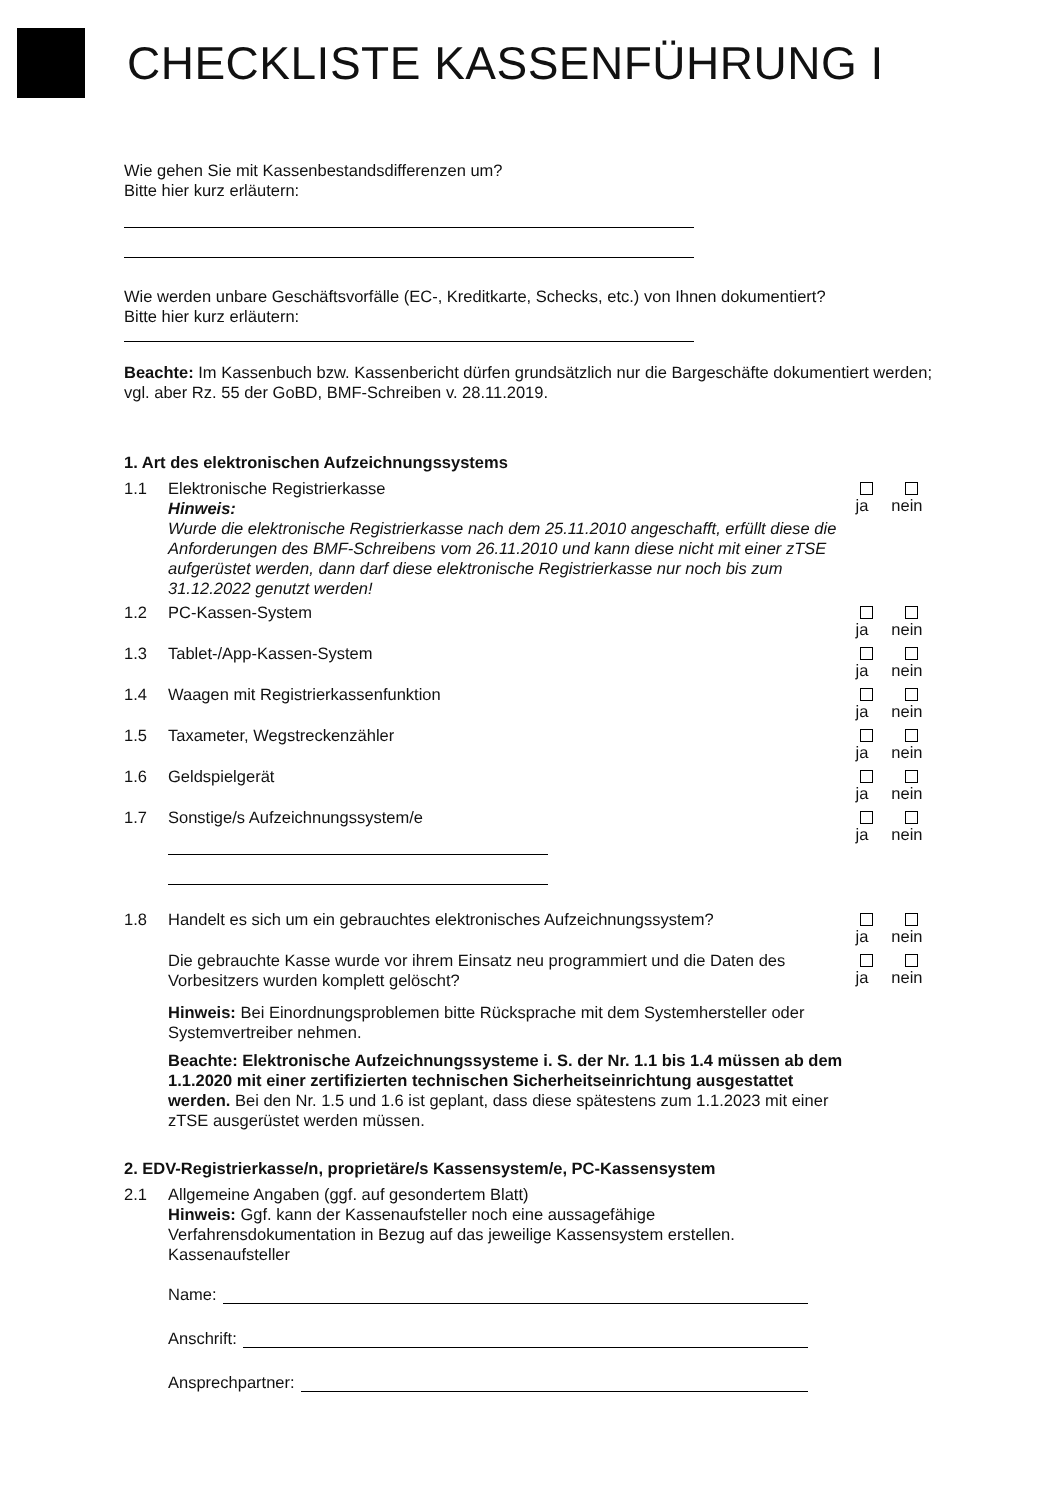CHECKLISTE KASSENFÜHRUNG I
Wie gehen Sie mit Kassenbestandsdifferenzen um?
Bitte hier kurz erläutern:
Wie werden unbare Geschäftsvorfälle (EC-, Kreditkarte, Schecks, etc.) von Ihnen dokumentiert?
Bitte hier kurz erläutern:
Beachte: Im Kassenbuch bzw. Kassenbericht dürfen grundsätzlich nur die Bargeschäfte dokumentiert werden; vgl. aber Rz. 55 der GoBD, BMF-Schreiben v. 28.11.2019.
1. Art des elektronischen Aufzeichnungssystems
1.1 Elektronische Registrierkasse
Hinweis:
Wurde die elektronische Registrierkasse nach dem 25.11.2010 angeschafft, erfüllt diese die Anforderungen des BMF-Schreibens vom 26.11.2010 und kann diese nicht mit einer zTSE aufgerüstet werden, dann darf diese elektronische Registrierkasse nur noch bis zum 31.12.2022 genutzt werden!
ja nein
1.2 PC-Kassen-System ja nein
1.3 Tablet-/App-Kassen-System ja nein
1.4 Waagen mit Registrierkassenfunktion
ja nein
1.5 Taxameter, Wegstreckenzähler ja nein
1.6 Geldspielgerät ja nein
1.7 Sonstige/s Aufzeichnungssystem/e
ja nein
1.8 Handelt es sich um ein gebrauchtes elektronisches Aufzeichnungssystem?
ja nein
Die gebrauchte Kasse wurde vor ihrem Einsatz neu programmiert und die Daten des Vorbesitzers wurden komplett gelöscht?
ja nein
Hinweis: Bei Einordnungsproblemen bitte Rücksprache mit dem Systemhersteller oder Systemvertreiber nehmen.
Beachte: Elektronische Aufzeichnungssysteme i. S. der Nr. 1.1 bis 1.4 müssen ab dem 1.1.2020 mit einer zertifizierten technischen Sicherheitseinrichtung ausgestattet werden. Bei den Nr. 1.5 und 1.6 ist geplant, dass diese spätestens zum 1.1.2023 mit einer zTSE ausgerüstet werden müssen.
2. EDV-Registrierkasse/n, proprietäre/s Kassensystem/e, PC-Kassensystem
2.1 Allgemeine Angaben (ggf. auf gesondertem Blatt)
Hinweis: Ggf. kann der Kassenaufsteller noch eine aussagefähige Verfahrensdokumentation in Bezug auf das jeweilige Kassensystem erstellen.
Kassenaufsteller
Name:
Anschrift:
Ansprechpartner: